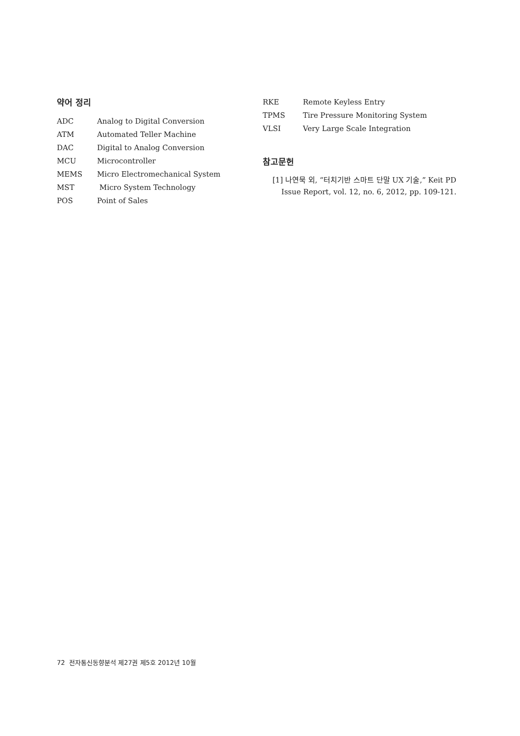약어 정리
ADC Analog to Digital Conversion
ATM Automated Teller Machine
DAC Digital to Analog Conversion
MCU Microcontroller
MEMS Micro Electromechanical System
MST Micro System Technology
POS Point of Sales
RKE Remote Keyless Entry
TPMS Tire Pressure Monitoring System
VLSI Very Large Scale Integration
참고문헌
[1] 나연묵 외, “터치기반 스마트 단말 UX 기술,” Keit PD Issue Report, vol. 12, no. 6, 2012, pp. 109-121.
72 전자통신동향분석 제27권 제5호 2012년 10월